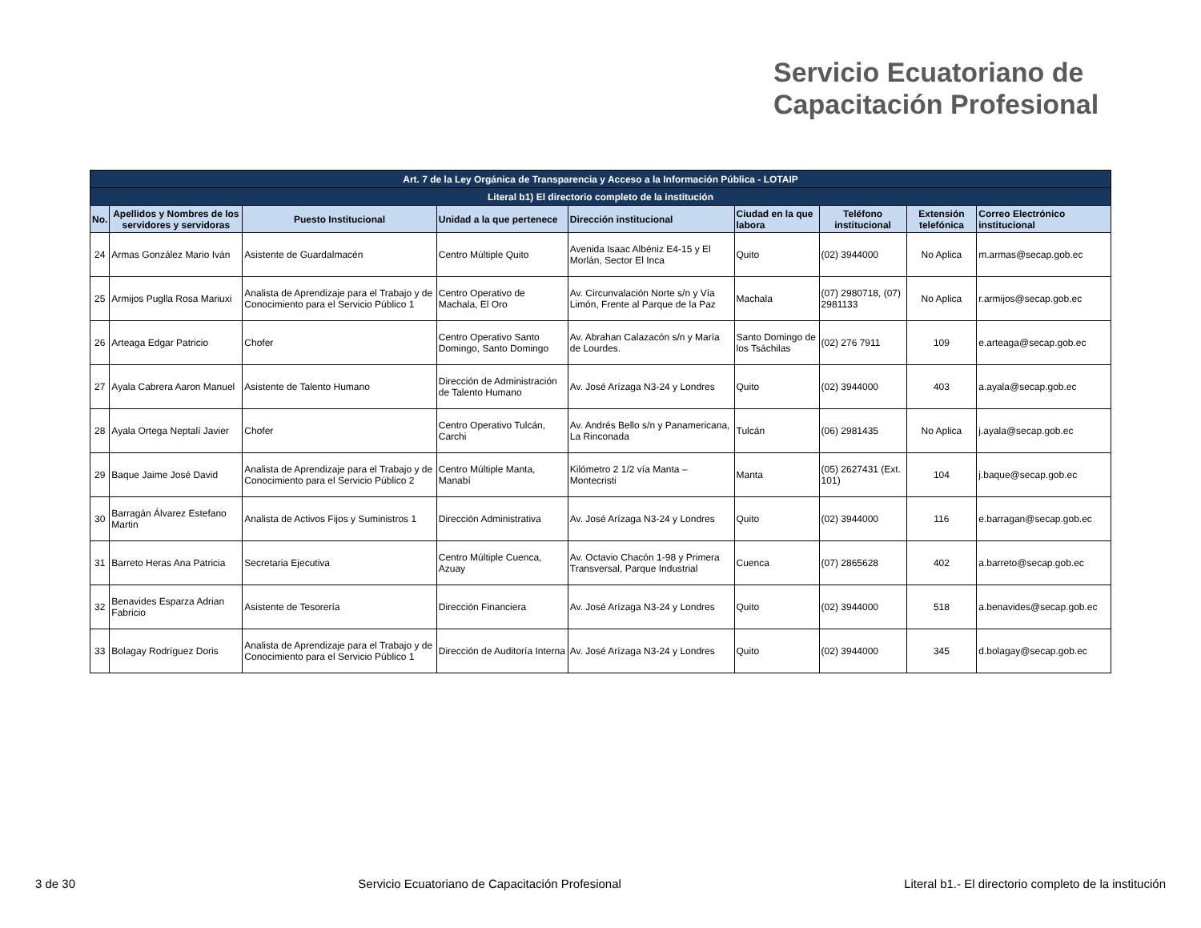Servicio Ecuatoriano de
Capacitación Profesional
| Art. 7 de la Ley Orgánica de Transparencia y Acceso a la Información Pública - LOTAIP | | | | | | | | |
| --- | --- | --- | --- | --- | --- | --- | --- | --- |
| Literal b1) El directorio completo de la institución | | | | | | | | |
| No. | Apellidos y Nombres de los servidores y servidoras | Puesto Institucional | Unidad a la que pertenece | Dirección institucional | Ciudad en la que labora | Teléfono institucional | Extensión telefónica | Correo Electrónico institucional |
| 24 | Armas González Mario Iván | Asistente de Guardalmacén | Centro Múltiple Quito | Avenida Isaac Albéniz E4-15 y El Morlán, Sector El Inca | Quito | (02) 3944000 | No Aplica | m.armas@secap.gob.ec |
| 25 | Armijos Puglla Rosa Mariuxi | Analista de Aprendizaje para el Trabajo y de Conocimiento para el Servicio Público 1 | Centro Operativo de Machala, El Oro | Av. Circunvalación Norte s/n y Vía Limón, Frente al Parque de la Paz | Machala | (07) 2980718, (07) 2981133 | No Aplica | r.armijos@secap.gob.ec |
| 26 | Arteaga Edgar Patricio | Chofer | Centro Operativo Santo Domingo, Santo Domingo | Av. Abrahan Calazacón s/n y María de Lourdes. | Santo Domingo de los Tsáchilas | (02) 276 7911 | 109 | e.arteaga@secap.gob.ec |
| 27 | Ayala Cabrera Aaron Manuel | Asistente de Talento Humano | Dirección de Administración de Talento Humano | Av. José Arízaga N3-24 y Londres | Quito | (02) 3944000 | 403 | a.ayala@secap.gob.ec |
| 28 | Ayala Ortega Neptalí Javier | Chofer | Centro Operativo Tulcán, Carchi | Av. Andrés Bello s/n y Panamericana, La Rinconada | Tulcán | (06) 2981435 | No Aplica | j.ayala@secap.gob.ec |
| 29 | Baque Jaime José David | Analista de Aprendizaje para el Trabajo y de Conocimiento para el Servicio Público 2 | Centro Múltiple Manta, Manabí | Kilómetro 2 1/2 vía Manta – Montecristi | Manta | (05) 2627431 (Ext. 101) | 104 | j.baque@secap.gob.ec |
| 30 | Barragán Álvarez Estefano Martin | Analista de Activos Fijos y Suministros 1 | Dirección Administrativa | Av. José Arízaga N3-24 y Londres | Quito | (02) 3944000 | 116 | e.barragan@secap.gob.ec |
| 31 | Barreto Heras Ana Patricia | Secretaria Ejecutiva | Centro Múltiple Cuenca, Azuay | Av. Octavio Chacón 1-98 y Primera Transversal, Parque Industrial | Cuenca | (07) 2865628 | 402 | a.barreto@secap.gob.ec |
| 32 | Benavides Esparza Adrian Fabricio | Asistente de Tesorería | Dirección Financiera | Av. José Arízaga N3-24 y Londres | Quito | (02) 3944000 | 518 | a.benavides@secap.gob.ec |
| 33 | Bolagay Rodríguez Doris | Analista de Aprendizaje para el Trabajo y de Conocimiento para el Servicio Público 1 | Dirección de Auditoría Interna | Av. José Arízaga N3-24 y Londres | Quito | (02) 3944000 | 345 | d.bolagay@secap.gob.ec |
3 de 30 Servicio Ecuatoriano de Capacitación Profesional Literal b1.- El directorio completo de la institución